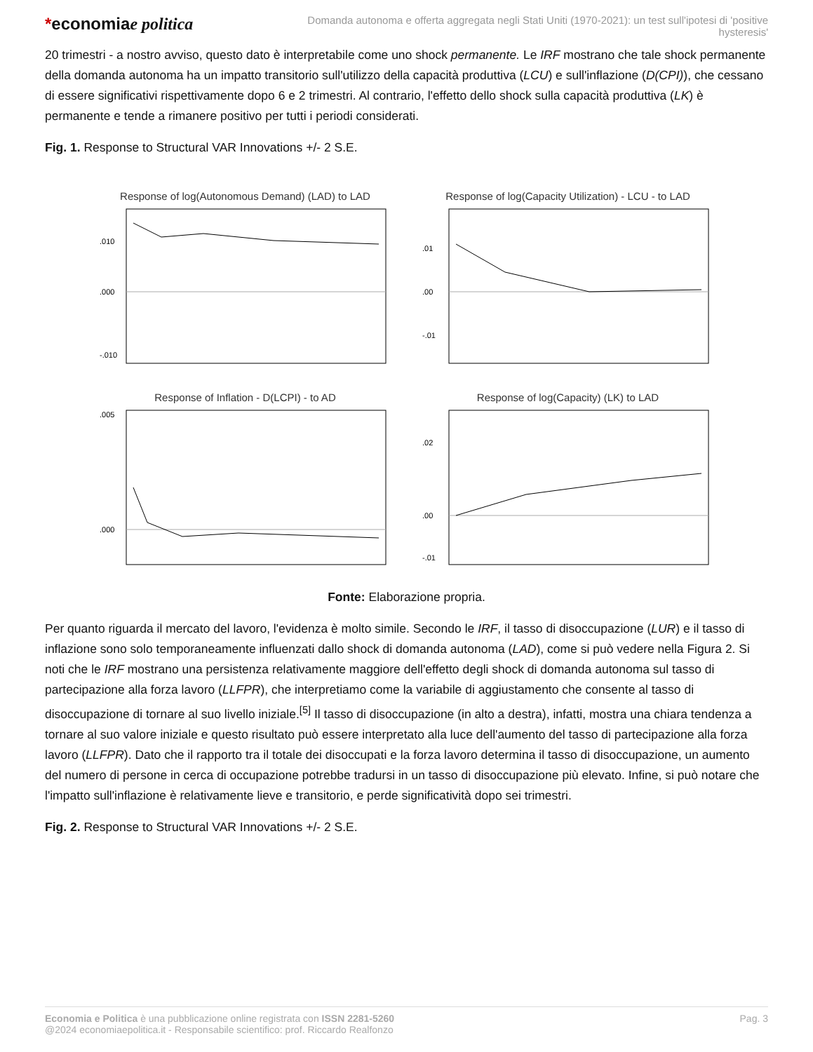*economiae politica
Domanda autonoma e offerta aggregata negli Stati Uniti (1970-2021): un test sull'ipotesi di 'positive hysteresis'
20 trimestri - a nostro avviso, questo dato è interpretabile come uno shock permanente. Le IRF mostrano che tale shock permanente della domanda autonoma ha un impatto transitorio sull'utilizzo della capacità produttiva (LCU) e sull'inflazione (D(CPI)), che cessano di essere significativi rispettivamente dopo 6 e 2 trimestri. Al contrario, l'effetto dello shock sulla capacità produttiva (LK) è permanente e tende a rimanere positivo per tutti i periodi considerati.
Fig. 1. Response to Structural VAR Innovations +/- 2 S.E.
Response of log(Autonomous Demand) (LAD) to LAD
.010
.000
-.010
Response of log(Capacity Utilization) - LCU - to LAD
.01
.00
-.01
Response of Inflation - D(LCPI) - to AD
.005
.000
Response of log(Capacity) (LK) to LAD
.02
.00
-.01
Fonte: Elaborazione propria.
Per quanto riguarda il mercato del lavoro, l'evidenza è molto simile. Secondo le IRF, il tasso di disoccupazione (LUR) e il tasso di inflazione sono solo temporaneamente influenzati dallo shock di domanda autonoma (LAD), come si può vedere nella Figura 2. Si noti che le IRF mostrano una persistenza relativamente maggiore dell'effetto degli shock di domanda autonoma sul tasso di partecipazione alla forza lavoro (LLFPR), che interpretiamo come la variabile di aggiustamento che consente al tasso di disoccupazione di tornare al suo livello iniziale.<sup>[5]</sup> Il tasso di disoccupazione (in alto a destra), infatti, mostra una chiara tendenza a tornare al suo valore iniziale e questo risultato può essere interpretato alla luce dell'aumento del tasso di partecipazione alla forza lavoro (LLFPR). Dato che il rapporto tra il totale dei disoccupati e la forza lavoro determina il tasso di disoccupazione, un aumento del numero di persone in cerca di occupazione potrebbe tradursi in un tasso di disoccupazione più elevato. Infine, si può notare che l'impatto sull'inflazione è relativamente lieve e transitorio, e perde significatività dopo sei trimestri.
Fig. 2. Response to Structural VAR Innovations +/- 2 S.E.
Economia e Politica è una pubblicazione online registrata con ISSN 2281-5260
@2024 economiaepolitica.it - Responsabile scientifico: prof. Riccardo Realfonzo
Pag. 3